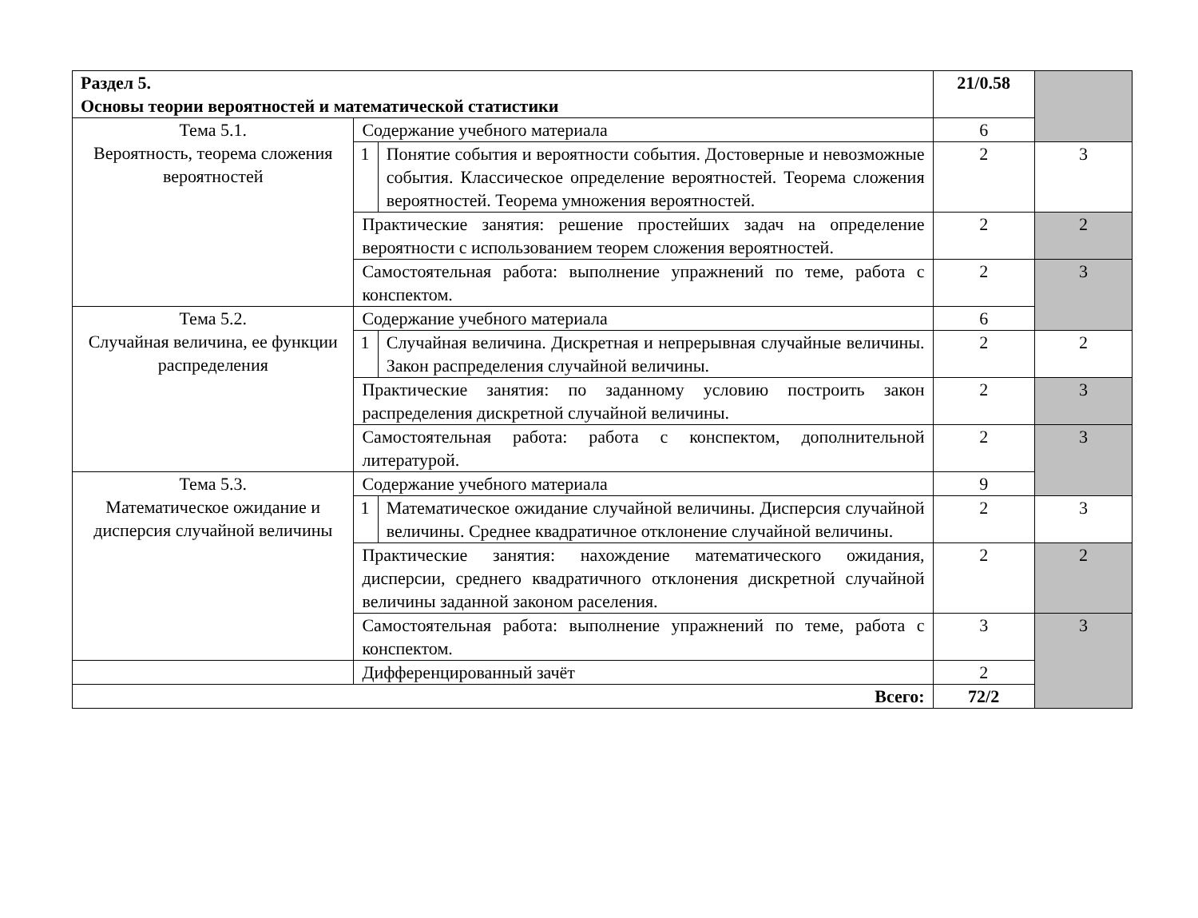| Раздел 5. Основы теории вероятностей и математической статистики | | | 21/0.58 | |
| Тема 5.1. Вероятность, теорема сложения вероятностей | Содержание учебного материала | | 6 | |
| | 1 | Понятие события и вероятности события. Достоверные и невозможные события. Классическое определение вероятностей. Теорема сложения вероятностей. Теорема умножения вероятностей. | 2 | 3 |
| | Практические занятия: решение простейших задач на определение вероятности с использованием теорем сложения вероятностей. | | 2 | 2 |
| | Самостоятельная работа: выполнение упражнений по теме, работа с конспектом. | | 2 | 3 |
| Тема 5.2. Случайная величина, ее функции распределения | Содержание учебного материала | | 6 | |
| | 1 | Случайная величина. Дискретная и непрерывная случайные величины. Закон распределения случайной величины. | 2 | 2 |
| | Практические занятия: по заданному условию построить закон распределения дискретной случайной величины. | | 2 | 3 |
| | Самостоятельная работа: работа с конспектом, дополнительной литературой. | | 2 | 3 |
| Тема 5.3. Математическое ожидание и дисперсия случайной величины | Содержание учебного материала | | 9 | |
| | 1 | Математическое ожидание случайной величины. Дисперсия случайной величины. Среднее квадратичное отклонение случайной величины. | 2 | 3 |
| | Практические занятия: нахождение математического ожидания, дисперсии, среднего квадратичного отклонения дискретной случайной величины заданной законом раселения. | | 2 | 2 |
| | Самостоятельная работа: выполнение упражнений по теме, работа с конспектом. | | 3 | 3 |
| | Дифференцированный зачёт | | 2 | |
| Всего: | | | 72/2 | |